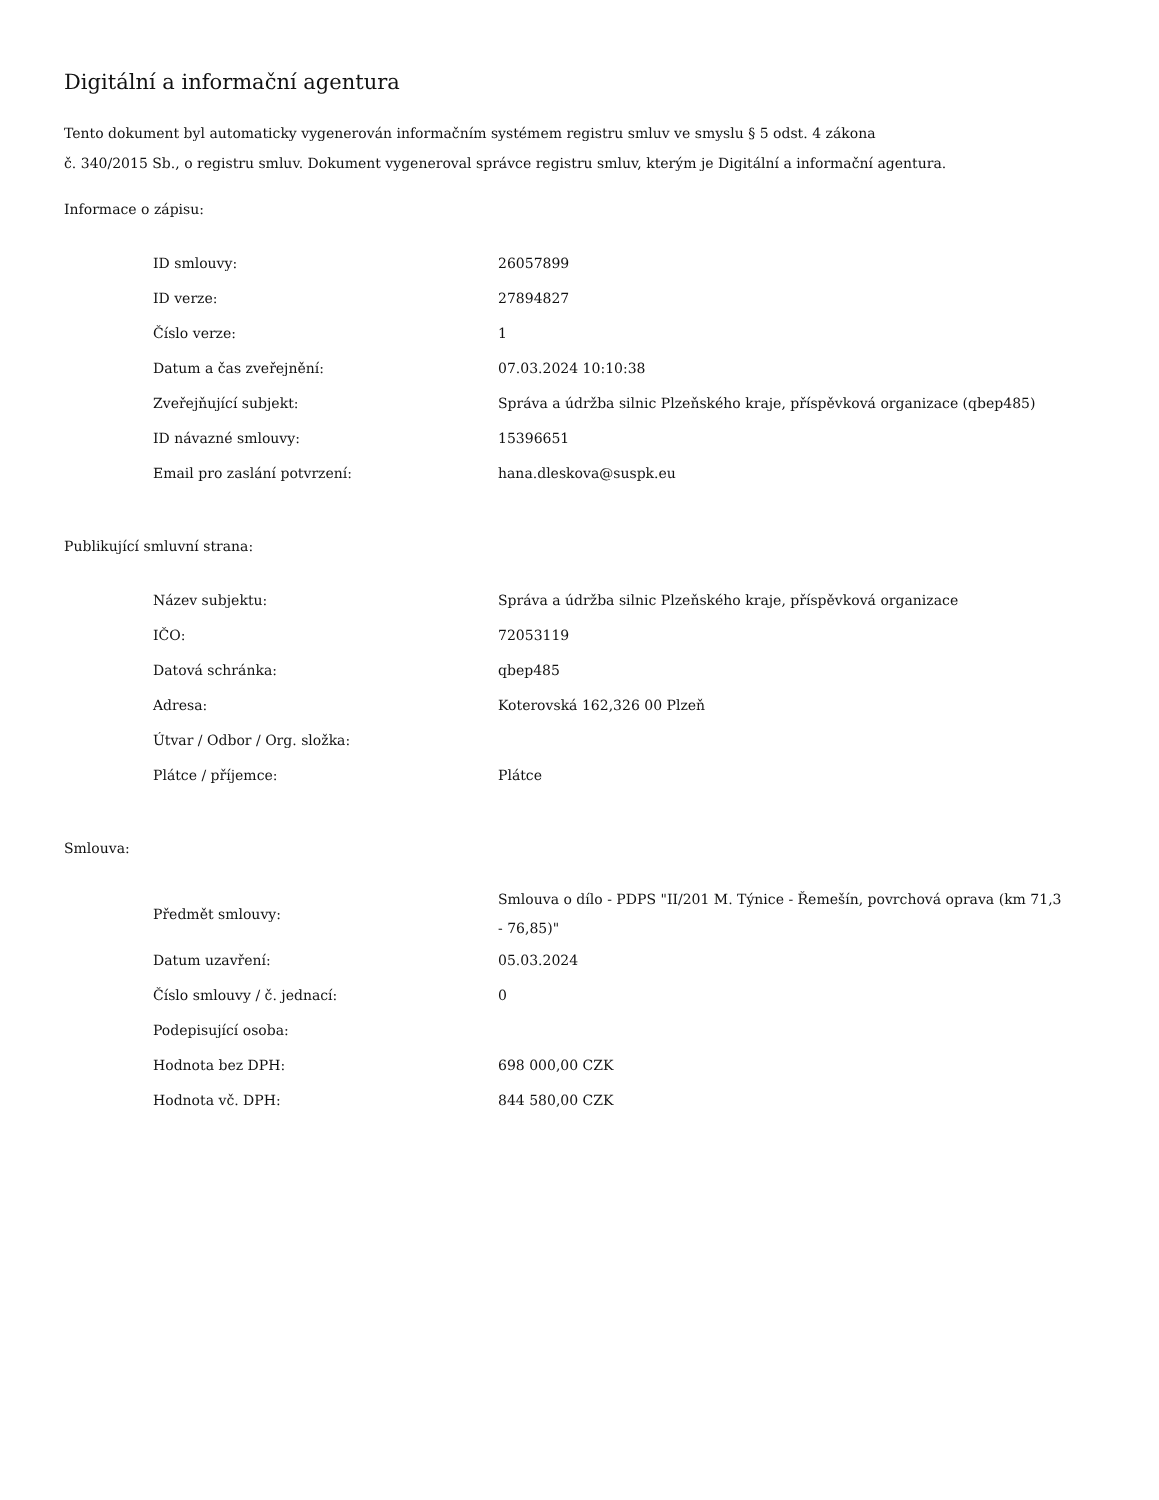Digitální a informační agentura
Tento dokument byl automaticky vygenerován informačním systémem registru smluv ve smyslu § 5 odst. 4 zákona
č. 340/2015 Sb., o registru smluv. Dokument vygeneroval správce registru smluv, kterým je Digitální a informační agentura.
Informace o zápisu:
| ID smlouvy: | 26057899 |
| ID verze: | 27894827 |
| Číslo verze: | 1 |
| Datum a čas zveřejnění: | 07.03.2024 10:10:38 |
| Zveřejňující subjekt: | Správa a údržba silnic Plzeňského kraje, příspěvková organizace (qbep485) |
| ID návazné smlouvy: | 15396651 |
| Email pro zaslání potvrzení: | hana.dleskova@suspk.eu |
Publikující smluvní strana:
| Název subjektu: | Správa a údržba silnic Plzeňského kraje, příspěvková organizace |
| IČO: | 72053119 |
| Datová schránka: | qbep485 |
| Adresa: | Koterovská 162,326 00 Plzeň |
| Útvar / Odbor / Org. složka: | |
| Plátce / příjemce: | Plátce |
Smlouva:
| Předmět smlouvy: | Smlouva o dílo - PDPS "II/201 M. Týnice - Řemešín, povrchová oprava (km 71,3 - 76,85)" |
| Datum uzavření: | 05.03.2024 |
| Číslo smlouvy / č. jednací: | 0 |
| Podepisující osoba: | |
| Hodnota bez DPH: | 698 000,00 CZK |
| Hodnota vč. DPH: | 844 580,00 CZK |